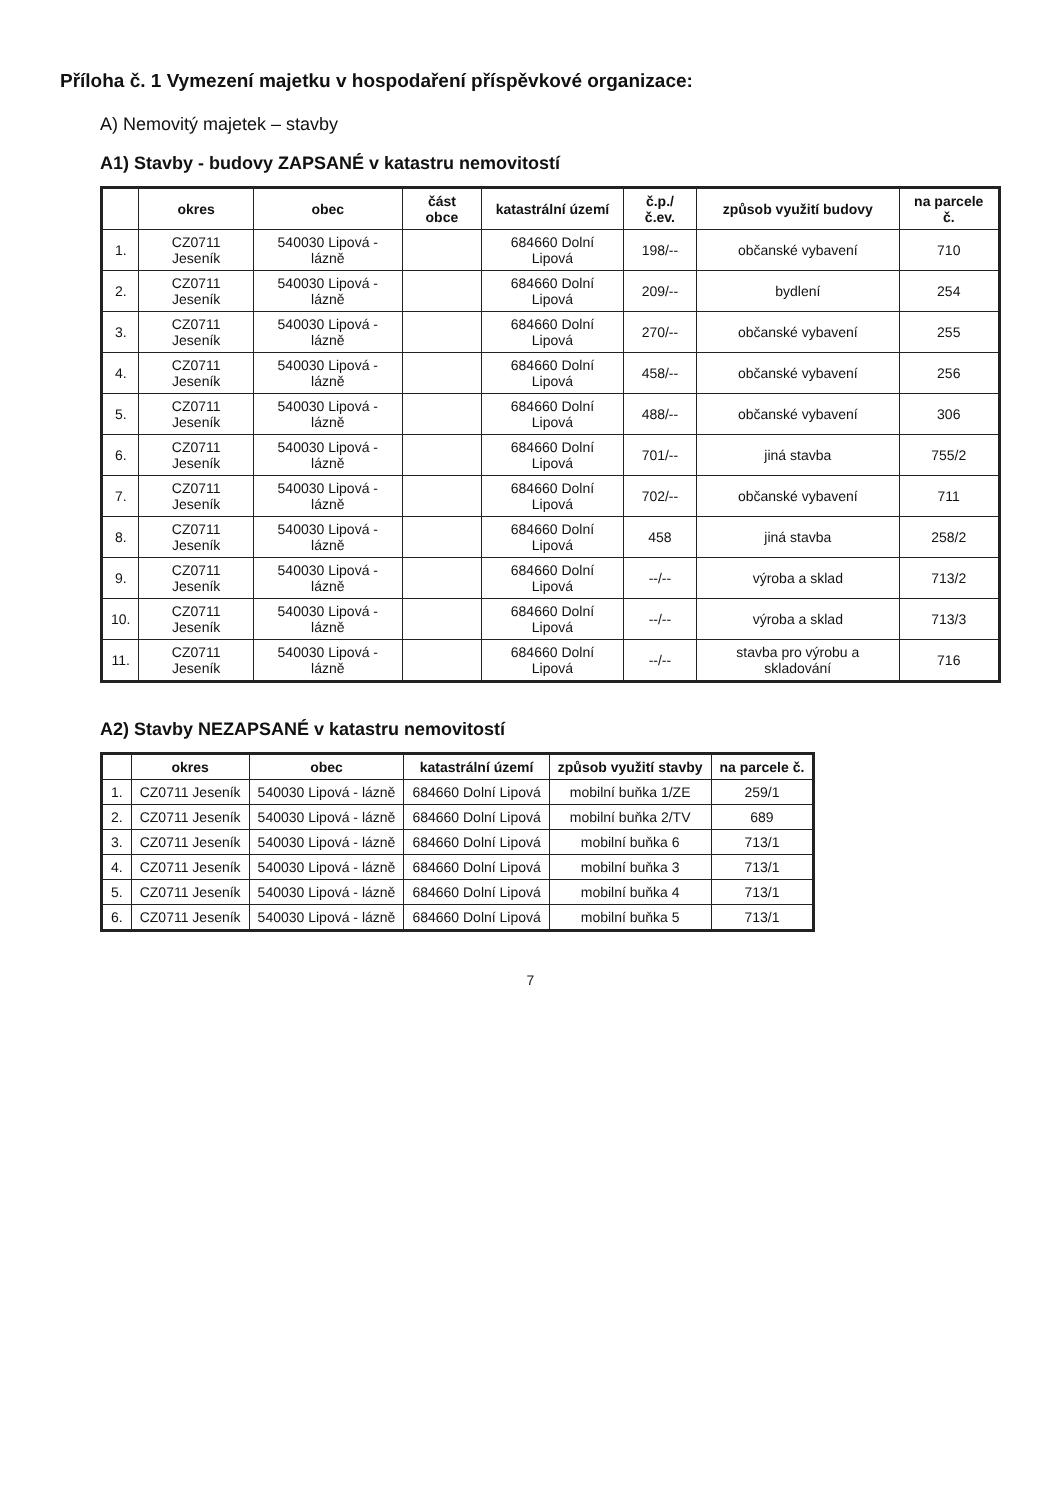Příloha č. 1 Vymezení majetku v hospodaření příspěvkové organizace:
A) Nemovitý majetek – stavby
A1) Stavby - budovy ZAPSANÉ v katastru nemovitostí
| | okres | obec | část obce | katastrální území | č.p./č.ev. | způsob využití budovy | na parcele č. |
| --- | --- | --- | --- | --- | --- | --- | --- |
| 1. | CZ0711 Jeseník | 540030 Lipová - lázně | | 684660 Dolní Lipová | 198/-- | občanské vybavení | 710 |
| 2. | CZ0711 Jeseník | 540030 Lipová - lázně | | 684660 Dolní Lipová | 209/-- | bydlení | 254 |
| 3. | CZ0711 Jeseník | 540030 Lipová - lázně | | 684660 Dolní Lipová | 270/-- | občanské vybavení | 255 |
| 4. | CZ0711 Jeseník | 540030 Lipová - lázně | | 684660 Dolní Lipová | 458/-- | občanské vybavení | 256 |
| 5. | CZ0711 Jeseník | 540030 Lipová - lázně | | 684660 Dolní Lipová | 488/-- | občanské vybavení | 306 |
| 6. | CZ0711 Jeseník | 540030 Lipová - lázně | | 684660 Dolní Lipová | 701/-- | jiná stavba | 755/2 |
| 7. | CZ0711 Jeseník | 540030 Lipová - lázně | | 684660 Dolní Lipová | 702/-- | občanské vybavení | 711 |
| 8. | CZ0711 Jeseník | 540030 Lipová - lázně | | 684660 Dolní Lipová | 458 | jiná stavba | 258/2 |
| 9. | CZ0711 Jeseník | 540030 Lipová - lázně | | 684660 Dolní Lipová | --/-- | výroba a sklad | 713/2 |
| 10. | CZ0711 Jeseník | 540030 Lipová - lázně | | 684660 Dolní Lipová | --/-- | výroba a sklad | 713/3 |
| 11. | CZ0711 Jeseník | 540030 Lipová - lázně | | 684660 Dolní Lipová | --/-- | stavba pro výrobu a skladování | 716 |
A2) Stavby NEZAPSANÉ v katastru nemovitostí
| | okres | obec | katastrální území | způsob využití stavby | na parcele č. |
| --- | --- | --- | --- | --- | --- |
| 1. | CZ0711 Jeseník | 540030 Lipová - lázně | 684660 Dolní Lipová | mobilní buňka 1/ZE | 259/1 |
| 2. | CZ0711 Jeseník | 540030 Lipová - lázně | 684660 Dolní Lipová | mobilní buňka 2/TV | 689 |
| 3. | CZ0711 Jeseník | 540030 Lipová - lázně | 684660 Dolní Lipová | mobilní buňka 6 | 713/1 |
| 4. | CZ0711 Jeseník | 540030 Lipová - lázně | 684660 Dolní Lipová | mobilní buňka 3 | 713/1 |
| 5. | CZ0711 Jeseník | 540030 Lipová - lázně | 684660 Dolní Lipová | mobilní buňka 4 | 713/1 |
| 6. | CZ0711 Jeseník | 540030 Lipová - lázně | 684660 Dolní Lipová | mobilní buňka 5 | 713/1 |
7